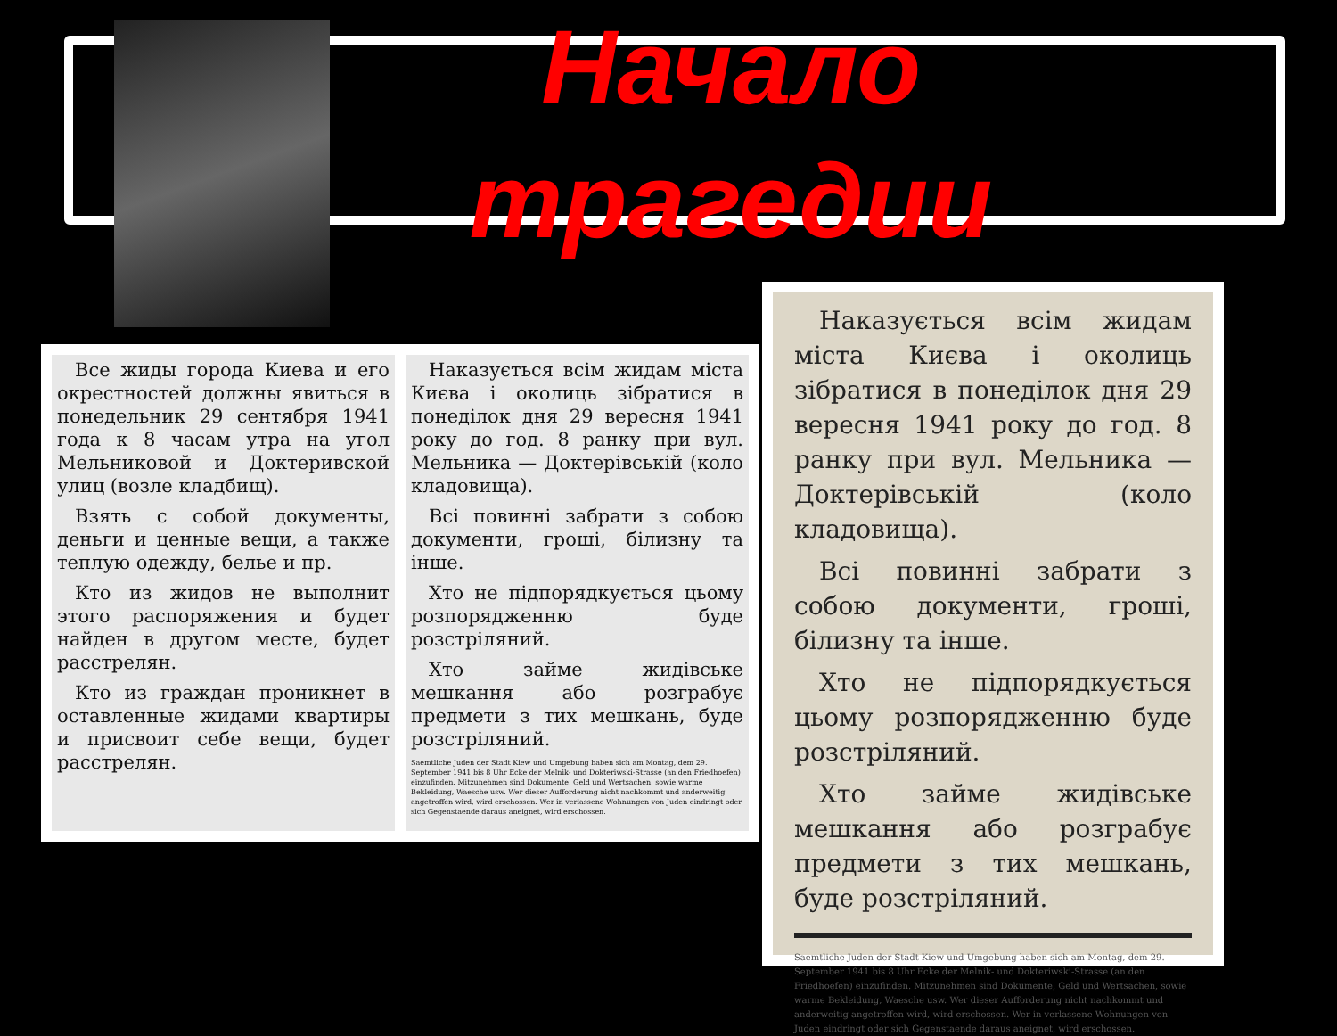Начало трагедии
Все жиды города Киева и его окрестностей должны явиться в понедельник 29 сентября 1941 года к 8 часам утра на угол Мельниковой и Доктеривской улиц (возле кладбищ).
Взять с собой документы, деньги и ценные вещи, а также теплую одежду, белье и пр.
Кто из жидов не выполнит этого распоряжения и будет найден в другом месте, будет расстрелян.
Кто из граждан проникнет в оставленные жидами квартиры и присвоит себе вещи, будет расстрелян.
Наказується всім жидам міста Києва і околиць зібратися в понеділок дня 29 вересня 1941 року до год. 8 ранку при вул. Мельника — Доктерівській (коло кладовища).
Всі повинні забрати з собою документи, гроші, білизну та інше.
Хто не підпорядкується цьому розпорядженню буде розстріляний.
Хто займе жидівське мешкання або розграбує предмети з тих мешкань, буде розстріляний.
Saemtliche Juden der Stadt Kiew und Umgebung haben sich am Montag, dem 29. September 1941 bis 8 Uhr Ecke der Melnik- und Dokteriwski-Strasse (an den Friedhoefen) einzufinden. Mitzunehmen sind Dokumente, Geld und Wertsachen, sowie warme Bekleidung, Waesche usw. Wer dieser Aufforderung nicht nachkommt und anderweitig angetroffen wird, wird erschossen. Wer in verlassene Wohnungen von Juden eindringt oder sich Gegenstaende daraus aneignet, wird erschossen.
Наказується всім жидам міста Києва і околиць зібратися в понеділок дня 29 вересня 1941 року до год. 8 ранку при вул. Мельника — Доктерівській (коло кладовища).
Всі повинні забрати з собою документи, гроші, білизну та інше.
Хто не підпорядкується цьому розпорядженню буде розстріляний.
Хто займе жидівське мешкання або розграбує предмети з тих мешкань, буде розстріляний.
Saemtliche Juden der Stadt Kiew und Umgebung haben sich am Montag, dem 29. September 1941 bis 8 Uhr Ecke der Melnik- und Dokteriwski-Strasse (an den Friedhoefen) einzufinden. Mitzunehmen sind Dokumente, Geld und Wertsachen, sowie warme Bekleidung, Waesche usw. Wer dieser Aufforderung nicht nachkommt und anderweitig angetroffen wird, wird erschossen. Wer in verlassene Wohnungen von Juden eindringt oder sich Gegenstaende daraus aneignet, wird erschossen.